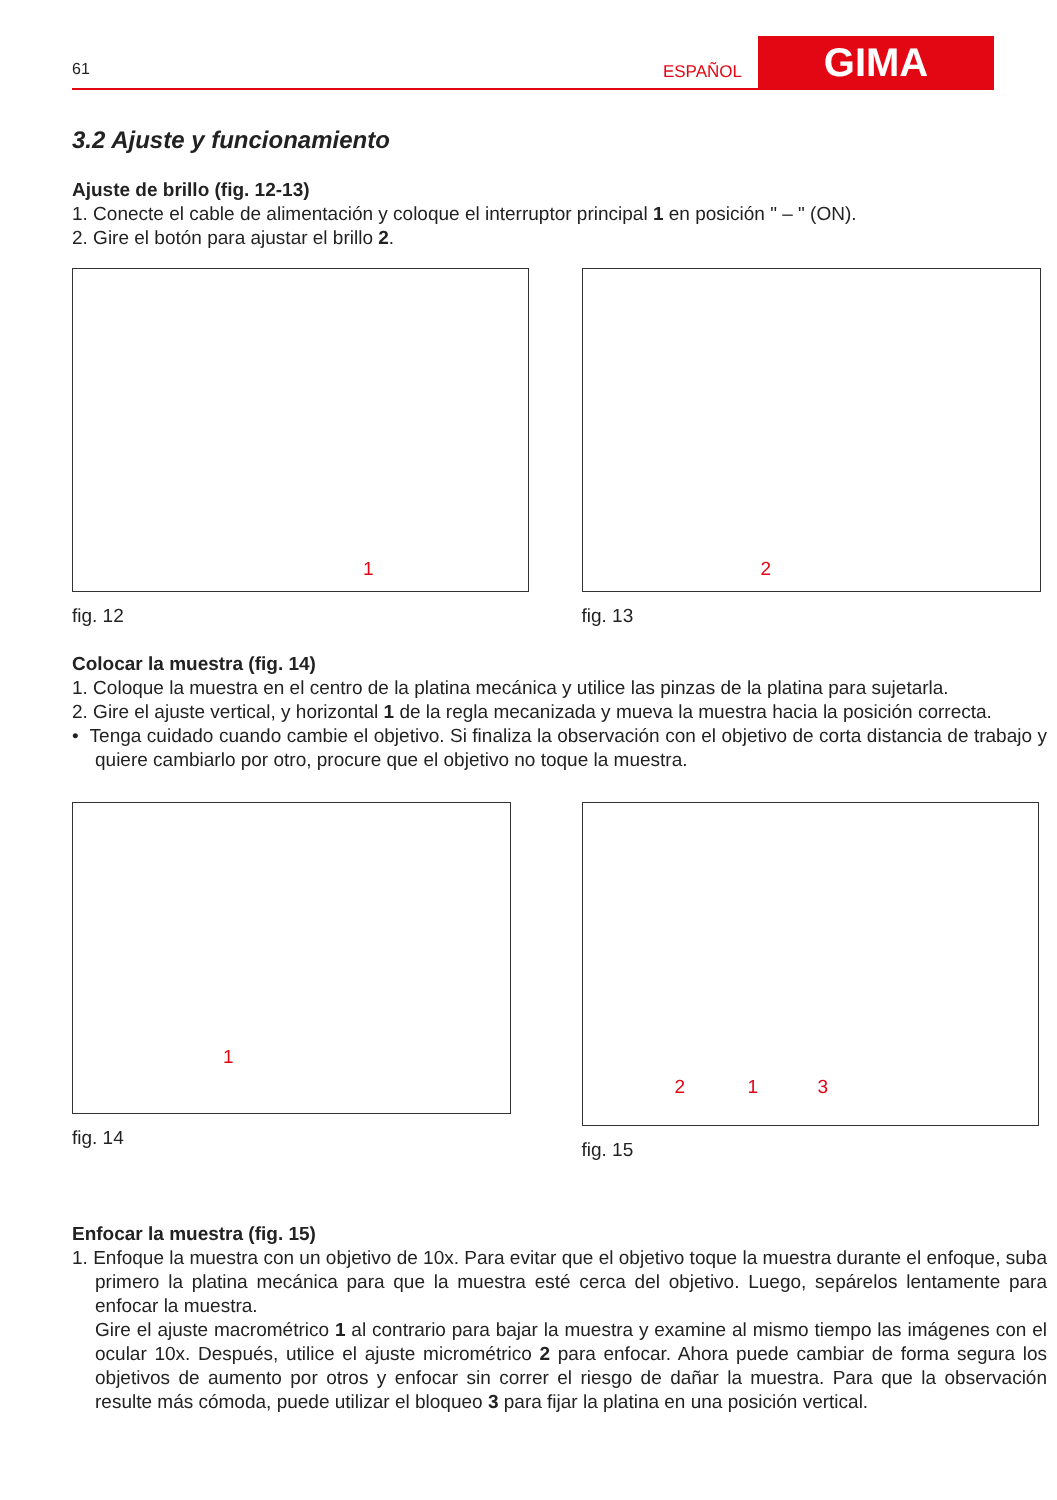61
ESPAÑOL
GIMA
3.2 Ajuste y funcionamiento
Ajuste de brillo (fig. 12-13)
1. Conecte el cable de alimentación y coloque el interruptor principal 1 en posición " – " (ON).
2. Gire el botón para ajustar el brillo 2.
1
fig. 12
2
fig. 13
Colocar la muestra (fig. 14)
1. Coloque la muestra en el centro de la platina mecánica y utilice las pinzas de la platina para sujetarla.
2. Gire el ajuste vertical, y horizontal 1 de la regla mecanizada y mueva la muestra hacia la posición correcta.
• Tenga cuidado cuando cambie el objetivo. Si finaliza la observación con el objetivo de corta distancia de trabajo y quiere cambiarlo por otro, procure que el objetivo no toque la muestra.
1
fig. 14
2 1 3
fig. 15
Enfocar la muestra (fig. 15)
1. Enfoque la muestra con un objetivo de 10x. Para evitar que el objetivo toque la muestra durante el enfoque, suba primero la platina mecánica para que la muestra esté cerca del objetivo. Luego, sepárelos lentamente para enfocar la muestra.
Gire el ajuste macrométrico 1 al contrario para bajar la muestra y examine al mismo tiempo las imágenes con el ocular 10x. Después, utilice el ajuste micrométrico 2 para enfocar. Ahora puede cambiar de forma segura los objetivos de aumento por otros y enfocar sin correr el riesgo de dañar la muestra. Para que la observación resulte más cómoda, puede utilizar el bloqueo 3 para fijar la platina en una posición vertical.